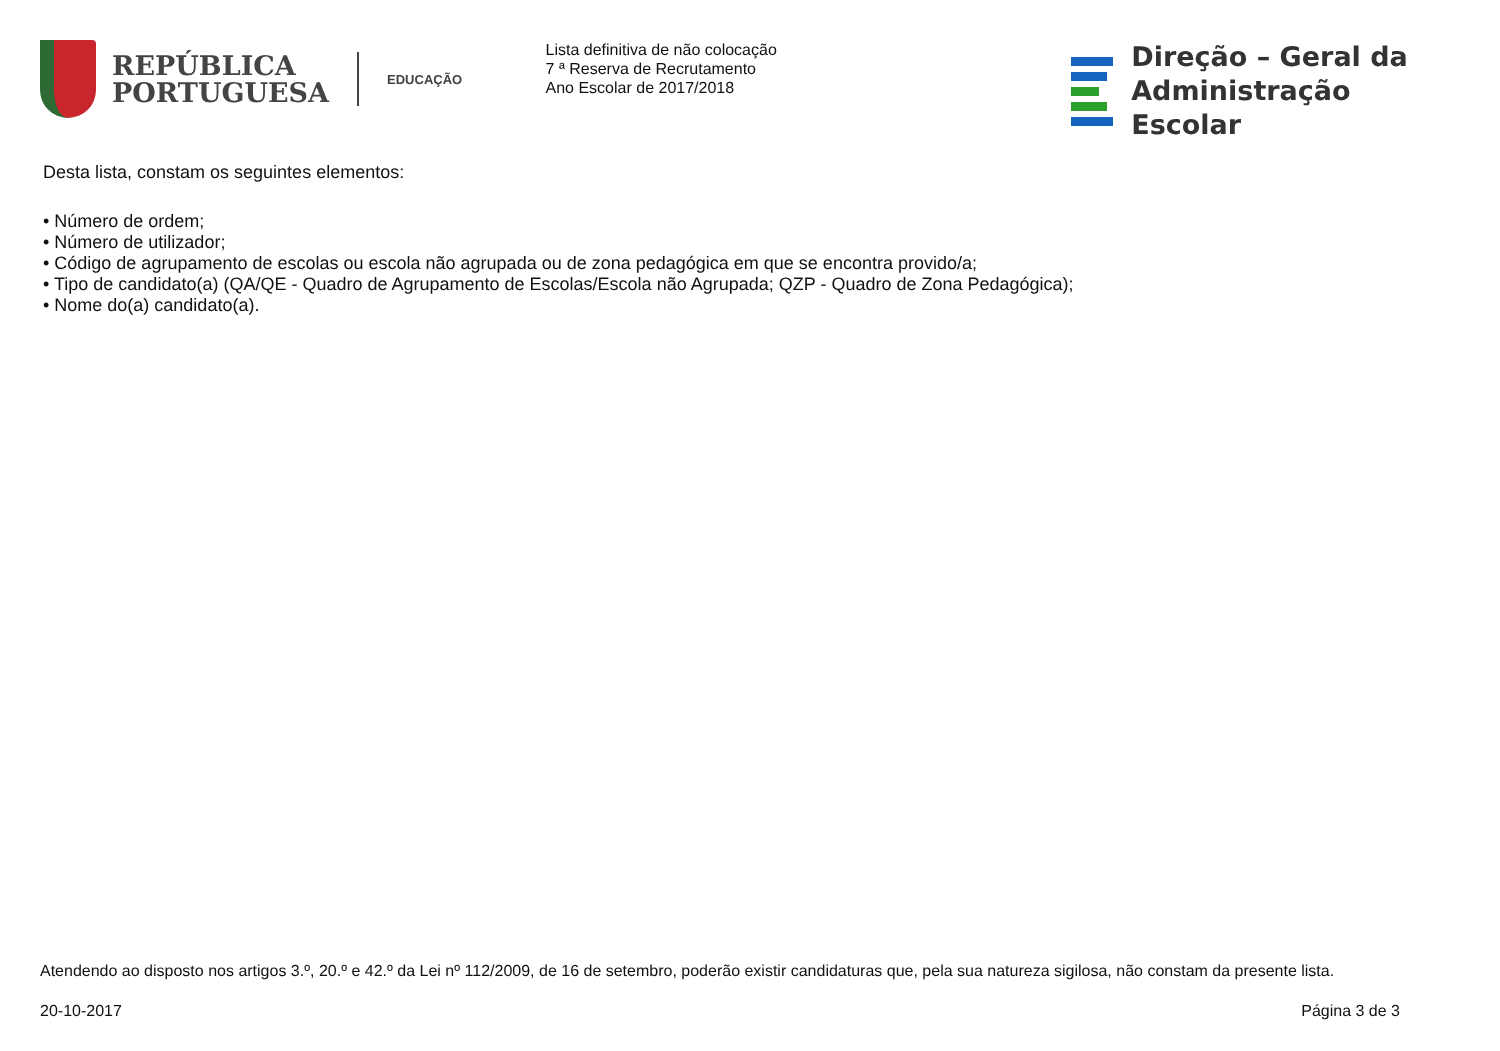REPÚBLICA
PORTUGUESA
EDUCAÇÃO
Lista definitiva de não colocação
7 ª Reserva de Recrutamento
Ano Escolar de 2017/2018
Direção – Geral da
Administração Escolar
Desta lista, constam os seguintes elementos:
• Número de ordem;
• Número de utilizador;
• Código de agrupamento de escolas ou escola não agrupada ou de zona pedagógica em que se encontra provido/a;
• Tipo de candidato(a) (QA/QE - Quadro de Agrupamento de Escolas/Escola não Agrupada; QZP - Quadro de Zona Pedagógica);
• Nome do(a) candidato(a).
Atendendo ao disposto nos artigos 3.º, 20.º e 42.º da Lei nº 112/2009, de 16 de setembro, poderão existir candidaturas que, pela sua natureza sigilosa, não constam da presente lista.
20-10-2017 Página 3 de 3